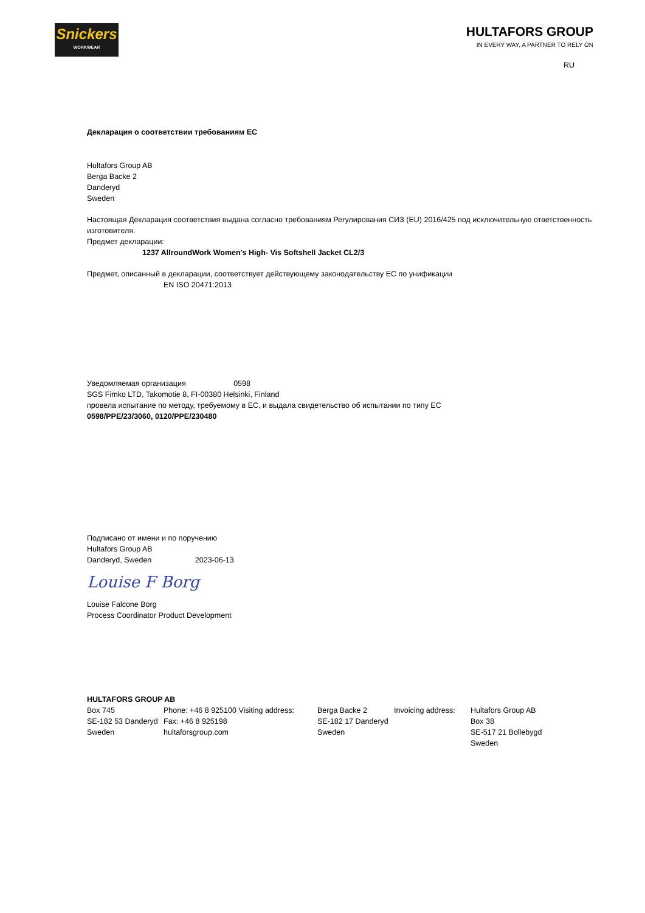Snickers
WORKWEAR
HULTAFORS GROUP
IN EVERY WAY, A PARTNER TO RELY ON
RU
Декларация о соответствии требованиям ЕС
Hultafors Group AB
Berga Backe 2
Danderyd
Sweden
Настоящая Декларация соответствия выдана согласно требованиям Регулирования СИЗ (EU) 2016/425 под исключительную ответственность изготовителя.
Предмет декларации:
1237 AllroundWork Women's High- Vis Softshell Jacket CL2/3
Предмет, описанный в декларации, соответствует действующему законодательству ЕС по унификации
EN ISO 20471:2013
Уведомляемая организация 0598
SGS Fimko LTD, Takomotie 8, FI-00380 Helsinki, Finland
провела испытание по методу, требуемому в ЕС, и выдала свидетельство об испытании по типу ЕС
0598/PPE/23/3060, 0120/PPE/230480
Подписано от имени и по поручению
Hultafors Group AB
Danderyd, Sweden 2023-06-13
Louise F Borg
Louise Falcone Borg
Process Coordinator Product Development
HULTAFORS GROUP AB
| Box 745 | Phone: +46 8 925100 Visiting address: | Berga Backe 2 | Invoicing address: | Hultafors Group AB |
| SE-182 53 Danderyd | Fax: +46 8 925198 | SE-182 17 Danderyd | | Box 38 |
| Sweden | hultaforsgroup.com | Sweden | | SE-517 21 Bollebygd |
| | | | | Sweden |